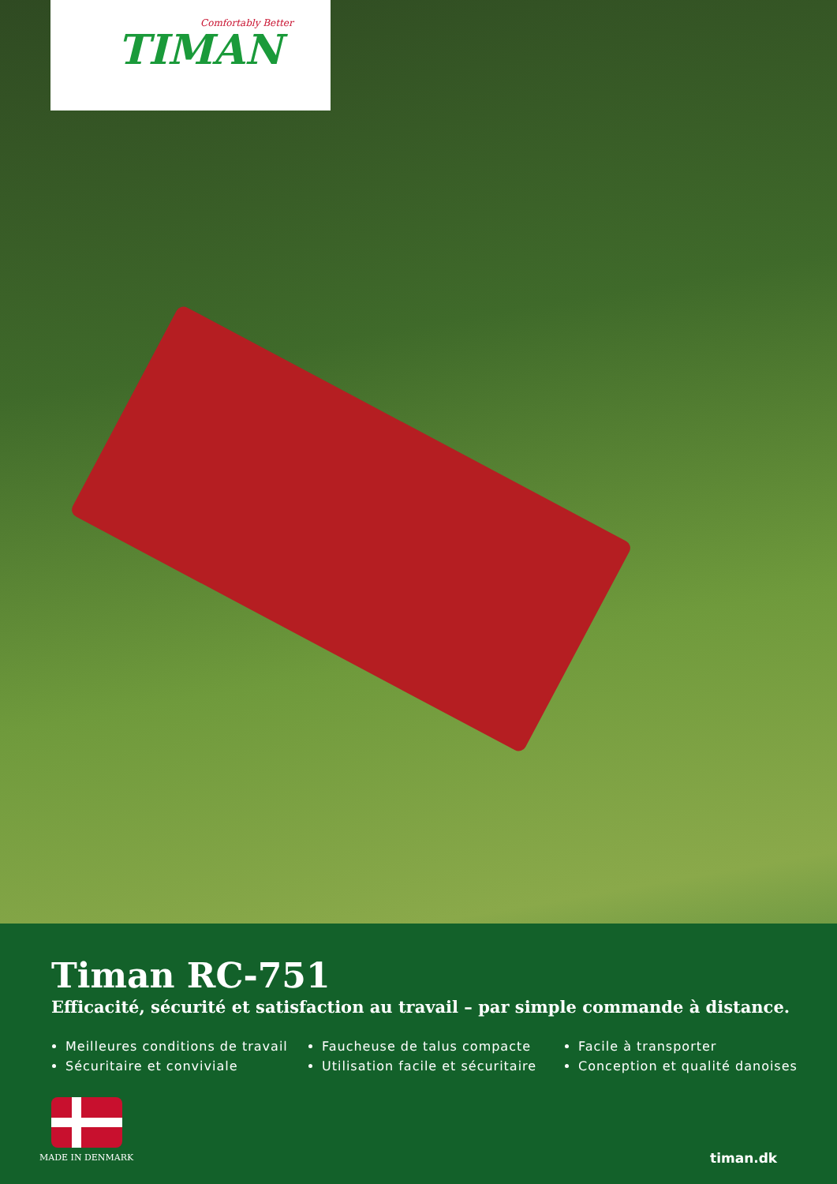Comfortably Better
TIMAN
Timan RC-751
Efficacité, sécurité et satisfaction au travail – par simple commande à distance.
Meilleures conditions de travail
Sécuritaire et conviviale
Faucheuse de talus compacte
Utilisation facile et sécuritaire
Facile à transporter
Conception et qualité danoises
MADE IN DENMARK timan.dk